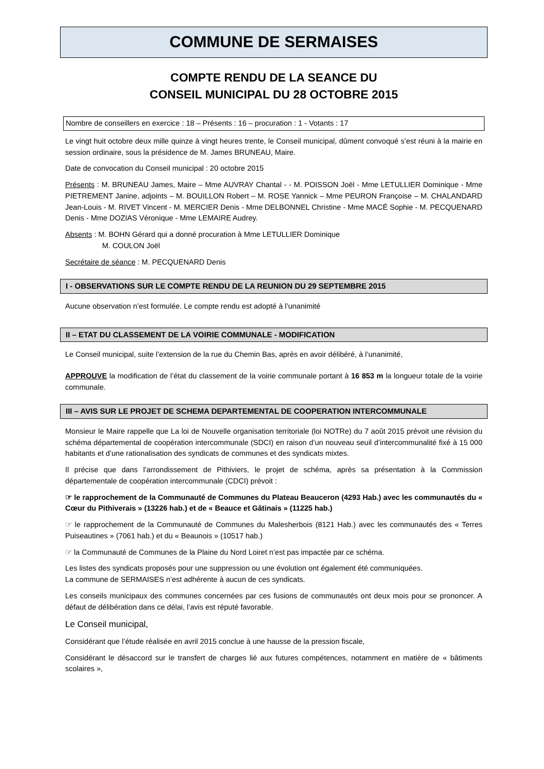COMMUNE DE SERMAISES
COMPTE RENDU DE LA SEANCE DU
CONSEIL MUNICIPAL DU 28 OCTOBRE 2015
Nombre de conseillers en exercice : 18 – Présents : 16 – procuration : 1 - Votants : 17
Le vingt huit octobre deux mille quinze à vingt heures trente, le Conseil municipal, dûment convoqué s’est réuni à la mairie en session ordinaire, sous la présidence de M. James BRUNEAU, Maire.
Date de convocation du Conseil municipal : 20 octobre 2015
Présents : M. BRUNEAU James, Maire – Mme AUVRAY Chantal - - M. POISSON Joël - Mme LETULLIER Dominique - Mme PIETREMENT Janine, adjoints – M. BOUILLON Robert – M. ROSE Yannick – Mme PEURON Françoise – M. CHALANDARD Jean-Louis - M. RIVET Vincent - M. MERCIER Denis - Mme DELBONNEL Christine - Mme MACÉ Sophie - M. PECQUENARD Denis - Mme DOZIAS Véronique - Mme LEMAIRE Audrey.
Absents : M. BOHN Gérard qui a donné procuration à Mme LETULLIER Dominique
M. COULON Joël
Secrétaire de séance : M. PECQUENARD Denis
I - OBSERVATIONS SUR LE COMPTE RENDU DE LA REUNION DU 29 SEPTEMBRE 2015
Aucune observation n’est formulée. Le compte rendu est adopté à l’unanimité
II – ETAT DU CLASSEMENT DE LA VOIRIE COMMUNALE - MODIFICATION
Le Conseil municipal, suite l’extension de la rue du Chemin Bas, après en avoir délibéré, à l’unanimité,
APPROUVE la modification de l’état du classement de la voirie communale portant à 16 853 m la longueur totale de la voirie communale.
III – AVIS SUR LE PROJET DE SCHEMA DEPARTEMENTAL DE COOPERATION INTERCOMMUNALE
Monsieur le Maire rappelle que La loi de Nouvelle organisation territoriale (loi NOTRe) du 7 août 2015 prévoit une révision du schéma départemental de coopération intercommunale (SDCI) en raison d’un nouveau seuil d’intercommunalité fixé à 15 000 habitants et d’une rationalisation des syndicats de communes et des syndicats mixtes.
Il précise que dans l’arrondissement de Pithiviers, le projet de schéma, après sa présentation à la Commission départementale de coopération intercommunale (CDCI) prévoit :
☞ le rapprochement de la Communauté de Communes du Plateau Beauceron (4293 Hab.) avec les communautés du « Cœur du Pithiverais » (13226 hab.) et de « Beauce et Gâtinais » (11225 hab.)
☞ le rapprochement de la Communauté de Communes du Malesherbois (8121 Hab.) avec les communautés des « Terres Puiseautines » (7061 hab.) et du « Beaunois » (10517 hab.)
☞ la Communauté de Communes de la Plaine du Nord Loiret n’est pas impactée par ce schéma.
Les listes des syndicats proposés pour une suppression ou une évolution ont également été communiquées.
La commune de SERMAISES n’est adhérente à aucun de ces syndicats.
Les conseils municipaux des communes concernées par ces fusions de communautés ont deux mois pour se prononcer. A défaut de délibération dans ce délai, l’avis est réputé favorable.
Le Conseil municipal,
Considérant que l’étude réalisée en avril 2015 conclue à une hausse de la pression fiscale,
Considérant le désaccord sur le transfert de charges lié aux futures compétences, notamment en matière de « bâtiments scolaires »,